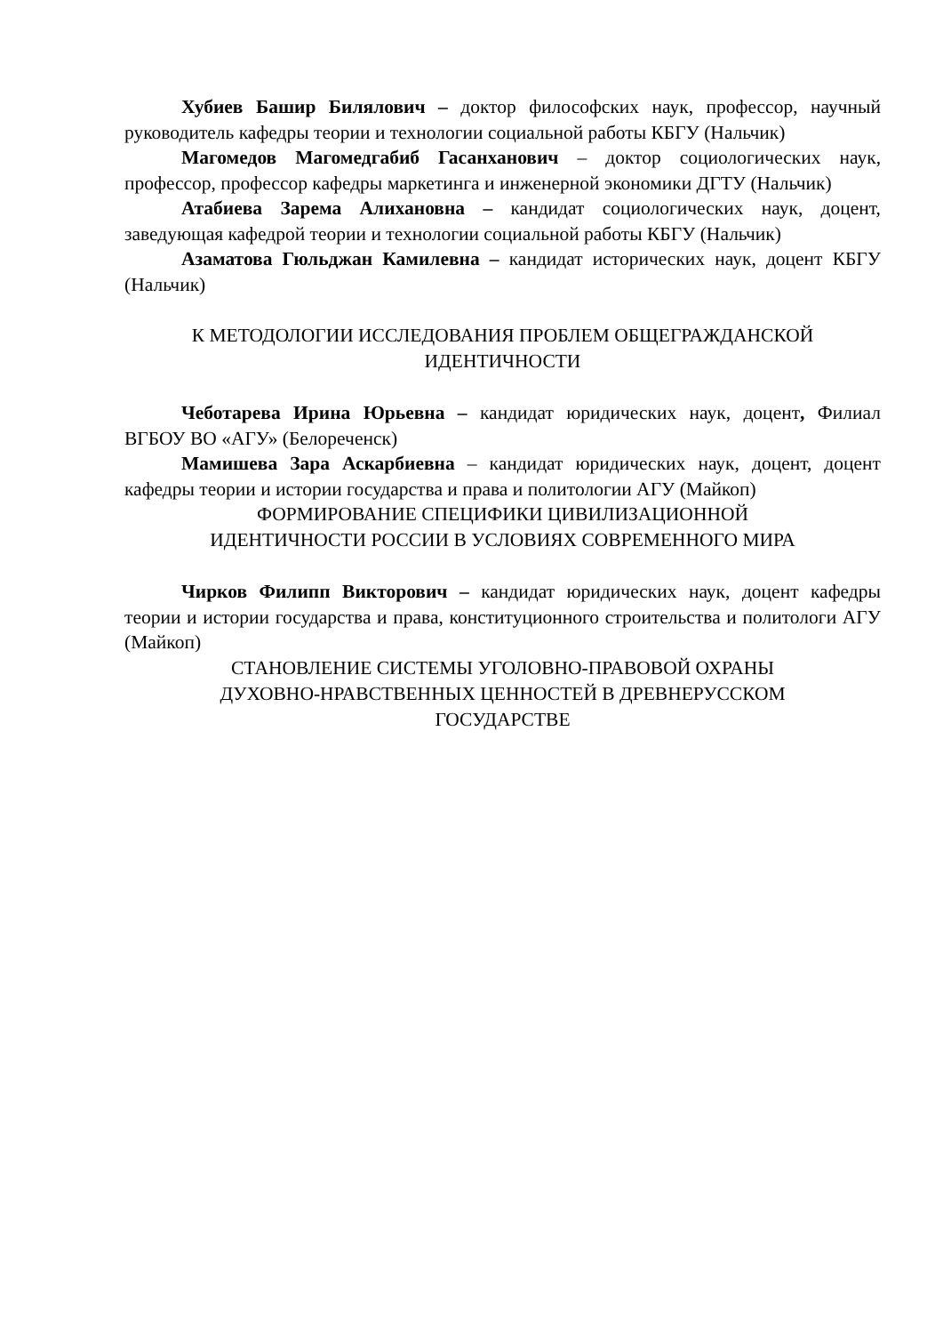Хубиев Башир Билялович – доктор философских наук, профессор, научный руководитель кафедры теории и технологии социальной работы КБГУ (Нальчик)
Магомедов Магомедгабиб Гасанханович – доктор социологических наук, профессор, профессор кафедры маркетинга и инженерной экономики ДГТУ (Нальчик)
Атабиева Зарема Алихановна – кандидат социологических наук, доцент, заведующая кафедрой теории и технологии социальной работы КБГУ (Нальчик)
Азаматова Гюльджан Камилевна – кандидат исторических наук, доцент КБГУ (Нальчик)
К МЕТОДОЛОГИИ ИССЛЕДОВАНИЯ ПРОБЛЕМ ОБЩЕГРАЖДАНСКОЙ ИДЕНТИЧНОСТИ
Чеботарева Ирина Юрьевна – кандидат юридических наук, доцент, Филиал ВГБОУ ВО «АГУ» (Белореченск)
Мамишева Зара Аскарбиевна – кандидат юридических наук, доцент, доцент кафедры теории и истории государства и права и политологии АГУ (Майкоп)
ФОРМИРОВАНИЕ СПЕЦИФИКИ ЦИВИЛИЗАЦИОННОЙ
ИДЕНТИЧНОСТИ РОССИИ В УСЛОВИЯХ СОВРЕМЕННОГО МИРА
Чирков Филипп Викторович – кандидат юридических наук, доцент кафедры теории и истории государства и права, конституционного строительства и политологи АГУ (Майкоп)
СТАНОВЛЕНИЕ СИСТЕМЫ УГОЛОВНО-ПРАВОВОЙ ОХРАНЫ
ДУХОВНО-НРАВСТВЕННЫХ ЦЕННОСТЕЙ В ДРЕВНЕРУССКОМ
ГОСУДАРСТВЕ